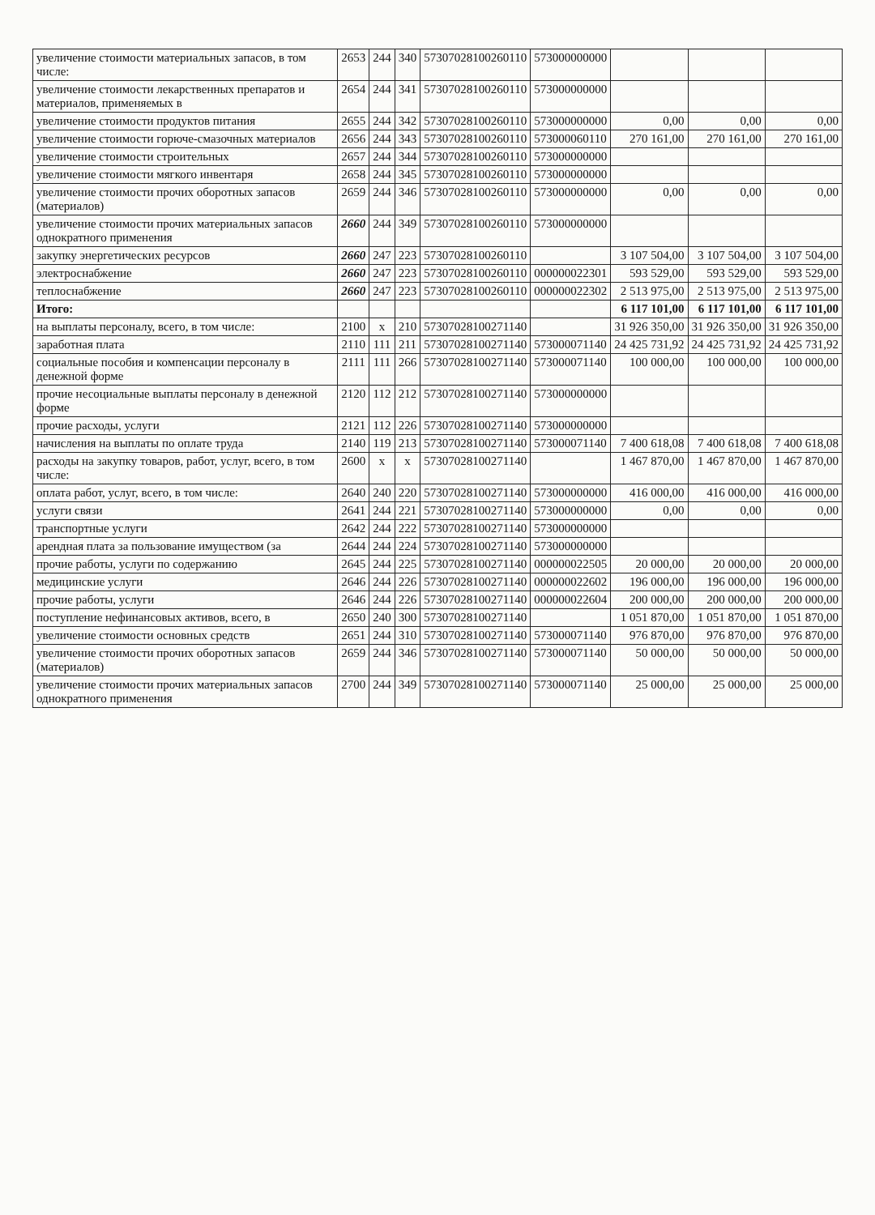| увеличение стоимости материальных запасов, в том числе: | 2653 | 244 | 340 | 57307028100260110 | 573000000000 | | | |
| увеличение стоимости лекарственных препаратов и материалов, применяемых в | 2654 | 244 | 341 | 57307028100260110 | 573000000000 | | | |
| увеличение стоимости продуктов питания | 2655 | 244 | 342 | 57307028100260110 | 573000000000 | 0,00 | 0,00 | 0,00 |
| увеличение стоимости горюче-смазочных материалов | 2656 | 244 | 343 | 57307028100260110 | 573000060110 | 270 161,00 | 270 161,00 | 270 161,00 |
| увеличение стоимости строительных | 2657 | 244 | 344 | 57307028100260110 | 573000000000 | | | |
| увеличение стоимости мягкого инвентаря | 2658 | 244 | 345 | 57307028100260110 | 573000000000 | | | |
| увеличение стоимости прочих оборотных запасов (материалов) | 2659 | 244 | 346 | 57307028100260110 | 573000000000 | 0,00 | 0,00 | 0,00 |
| увеличение стоимости прочих материальных запасов однократного применения | 2660 | 244 | 349 | 57307028100260110 | 573000000000 | | | |
| закупку энергетических ресурсов | 2660 | 247 | 223 | 57307028100260110 | | 3 107 504,00 | 3 107 504,00 | 3 107 504,00 |
| электроснабжение | 2660 | 247 | 223 | 57307028100260110 | 000000022301 | 593 529,00 | 593 529,00 | 593 529,00 |
| теплоснабжение | 2660 | 247 | 223 | 57307028100260110 | 000000022302 | 2 513 975,00 | 2 513 975,00 | 2 513 975,00 |
| Итого: | | | | | | 6 117 101,00 | 6 117 101,00 | 6 117 101,00 |
| на выплаты персоналу, всего, в том числе: | 2100 | x | 210 | 57307028100271140 | | 31 926 350,00 | 31 926 350,00 | 31 926 350,00 |
| заработная плата | 2110 | 111 | 211 | 57307028100271140 | 573000071140 | 24 425 731,92 | 24 425 731,92 | 24 425 731,92 |
| социальные пособия и компенсации персоналу в денежной форме | 2111 | 111 | 266 | 57307028100271140 | 573000071140 | 100 000,00 | 100 000,00 | 100 000,00 |
| прочие несоциальные выплаты персоналу в денежной форме | 2120 | 112 | 212 | 57307028100271140 | 573000000000 | | | |
| прочие расходы, услуги | 2121 | 112 | 226 | 57307028100271140 | 573000000000 | | | |
| начисления на выплаты по оплате труда | 2140 | 119 | 213 | 57307028100271140 | 573000071140 | 7 400 618,08 | 7 400 618,08 | 7 400 618,08 |
| расходы на закупку товаров, работ, услуг, всего, в том числе: | 2600 | x | x | 57307028100271140 | | 1 467 870,00 | 1 467 870,00 | 1 467 870,00 |
| оплата работ, услуг, всего, в том числе: | 2640 | 240 | 220 | 57307028100271140 | 573000000000 | 416 000,00 | 416 000,00 | 416 000,00 |
| услуги связи | 2641 | 244 | 221 | 57307028100271140 | 573000000000 | 0,00 | 0,00 | 0,00 |
| транспортные услуги | 2642 | 244 | 222 | 57307028100271140 | 573000000000 | | | |
| арендная плата за пользование имуществом (за | 2644 | 244 | 224 | 57307028100271140 | 573000000000 | | | |
| прочие работы, услуги по содержанию | 2645 | 244 | 225 | 57307028100271140 | 000000022505 | 20 000,00 | 20 000,00 | 20 000,00 |
| медицинские услуги | 2646 | 244 | 226 | 57307028100271140 | 000000022602 | 196 000,00 | 196 000,00 | 196 000,00 |
| прочие работы, услуги | 2646 | 244 | 226 | 57307028100271140 | 000000022604 | 200 000,00 | 200 000,00 | 200 000,00 |
| поступление нефинансовых активов, всего, в | 2650 | 240 | 300 | 57307028100271140 | | 1 051 870,00 | 1 051 870,00 | 1 051 870,00 |
| увеличение стоимости основных средств | 2651 | 244 | 310 | 57307028100271140 | 573000071140 | 976 870,00 | 976 870,00 | 976 870,00 |
| увеличение стоимости прочих оборотных запасов (материалов) | 2659 | 244 | 346 | 57307028100271140 | 573000071140 | 50 000,00 | 50 000,00 | 50 000,00 |
| увеличение стоимости прочих материальных запасов однократного применения | 2700 | 244 | 349 | 57307028100271140 | 573000071140 | 25 000,00 | 25 000,00 | 25 000,00 |